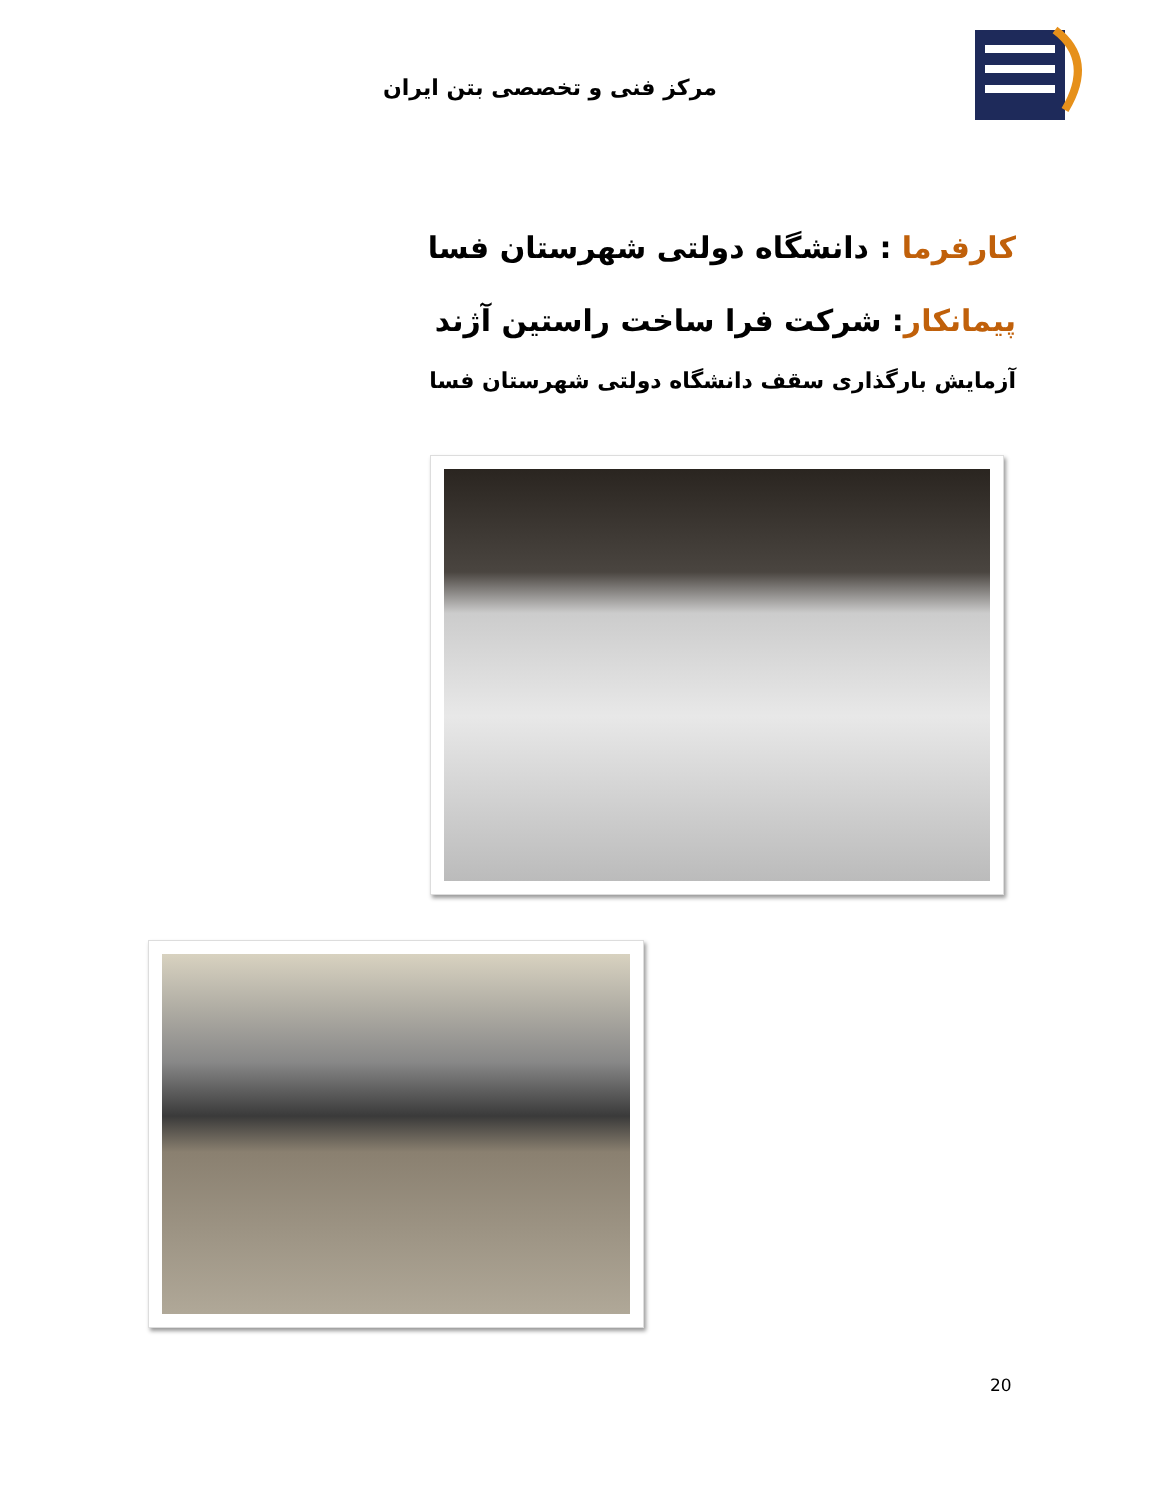مرکز فنی و تخصصی بتن ایران
کارفرما : دانشگاه دولتی شهرستان فسا
پیمانکار: شرکت فرا ساخت راستین آژند
آزمایش بارگذاری سقف دانشگاه دولتی شهرستان فسا
20